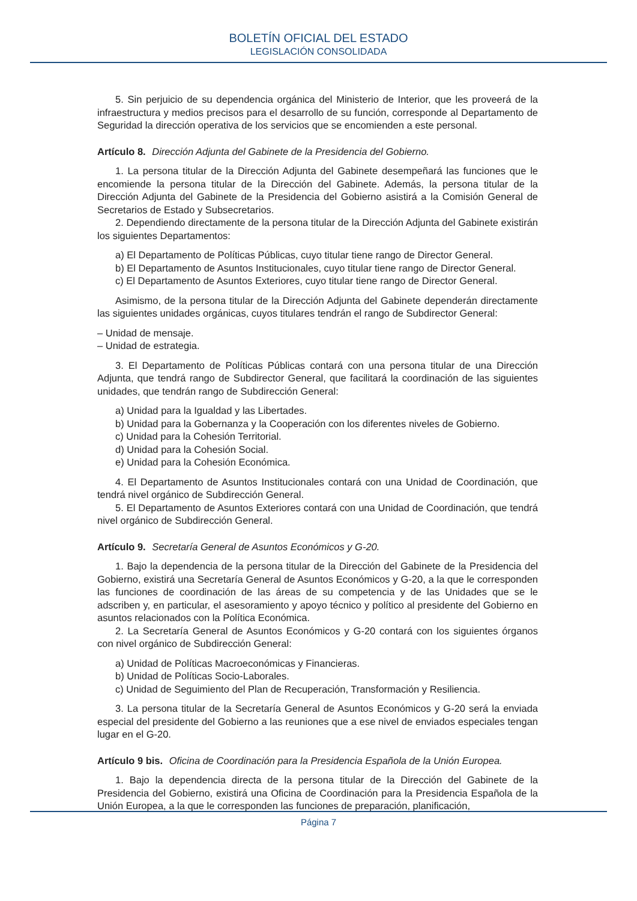BOLETÍN OFICIAL DEL ESTADO
LEGISLACIÓN CONSOLIDADA
5. Sin perjuicio de su dependencia orgánica del Ministerio de Interior, que les proveerá de la infraestructura y medios precisos para el desarrollo de su función, corresponde al Departamento de Seguridad la dirección operativa de los servicios que se encomienden a este personal.
Artículo 8. Dirección Adjunta del Gabinete de la Presidencia del Gobierno.
1. La persona titular de la Dirección Adjunta del Gabinete desempeñará las funciones que le encomiende la persona titular de la Dirección del Gabinete. Además, la persona titular de la Dirección Adjunta del Gabinete de la Presidencia del Gobierno asistirá a la Comisión General de Secretarios de Estado y Subsecretarios.
2. Dependiendo directamente de la persona titular de la Dirección Adjunta del Gabinete existirán los siguientes Departamentos:
a) El Departamento de Políticas Públicas, cuyo titular tiene rango de Director General.
b) El Departamento de Asuntos Institucionales, cuyo titular tiene rango de Director General.
c) El Departamento de Asuntos Exteriores, cuyo titular tiene rango de Director General.
Asimismo, de la persona titular de la Dirección Adjunta del Gabinete dependerán directamente las siguientes unidades orgánicas, cuyos titulares tendrán el rango de Subdirector General:
– Unidad de mensaje.
– Unidad de estrategia.
3. El Departamento de Políticas Públicas contará con una persona titular de una Dirección Adjunta, que tendrá rango de Subdirector General, que facilitará la coordinación de las siguientes unidades, que tendrán rango de Subdirección General:
a) Unidad para la Igualdad y las Libertades.
b) Unidad para la Gobernanza y la Cooperación con los diferentes niveles de Gobierno.
c) Unidad para la Cohesión Territorial.
d) Unidad para la Cohesión Social.
e) Unidad para la Cohesión Económica.
4. El Departamento de Asuntos Institucionales contará con una Unidad de Coordinación, que tendrá nivel orgánico de Subdirección General.
5. El Departamento de Asuntos Exteriores contará con una Unidad de Coordinación, que tendrá nivel orgánico de Subdirección General.
Artículo 9. Secretaría General de Asuntos Económicos y G-20.
1. Bajo la dependencia de la persona titular de la Dirección del Gabinete de la Presidencia del Gobierno, existirá una Secretaría General de Asuntos Económicos y G-20, a la que le corresponden las funciones de coordinación de las áreas de su competencia y de las Unidades que se le adscriben y, en particular, el asesoramiento y apoyo técnico y político al presidente del Gobierno en asuntos relacionados con la Política Económica.
2. La Secretaría General de Asuntos Económicos y G-20 contará con los siguientes órganos con nivel orgánico de Subdirección General:
a) Unidad de Políticas Macroeconómicas y Financieras.
b) Unidad de Políticas Socio-Laborales.
c) Unidad de Seguimiento del Plan de Recuperación, Transformación y Resiliencia.
3. La persona titular de la Secretaría General de Asuntos Económicos y G-20 será la enviada especial del presidente del Gobierno a las reuniones que a ese nivel de enviados especiales tengan lugar en el G-20.
Artículo 9 bis. Oficina de Coordinación para la Presidencia Española de la Unión Europea.
1. Bajo la dependencia directa de la persona titular de la Dirección del Gabinete de la Presidencia del Gobierno, existirá una Oficina de Coordinación para la Presidencia Española de la Unión Europea, a la que le corresponden las funciones de preparación, planificación,
Página 7